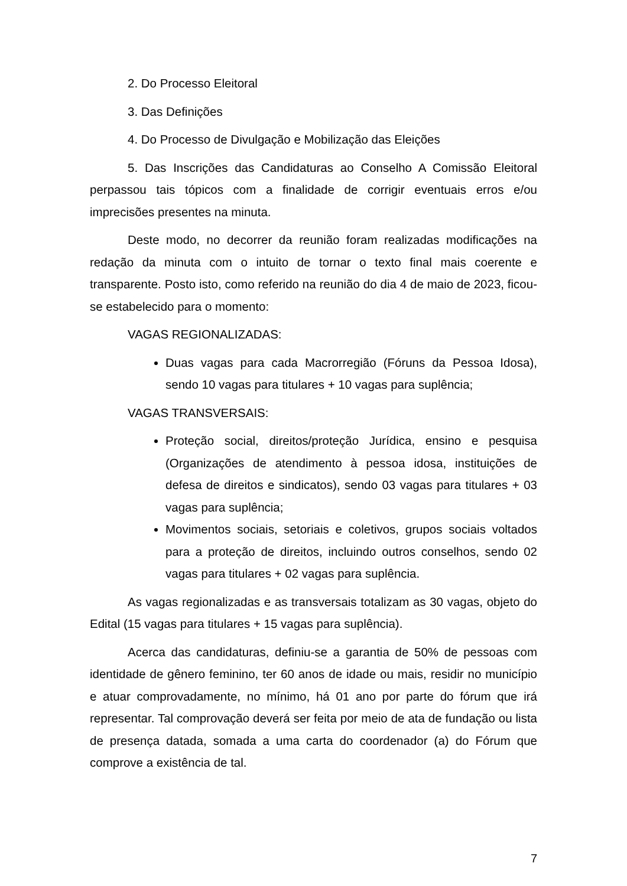2. Do Processo Eleitoral
3. Das Definições
4. Do Processo de Divulgação e Mobilização das Eleições
5. Das Inscrições das Candidaturas ao Conselho A Comissão Eleitoral perpassou tais tópicos com a finalidade de corrigir eventuais erros e/ou imprecisões presentes na minuta.
Deste modo, no decorrer da reunião foram realizadas modificações na redação da minuta com o intuito de tornar o texto final mais coerente e transparente. Posto isto, como referido na reunião do dia 4 de maio de 2023, ficou-se estabelecido para o momento:
VAGAS REGIONALIZADAS:
Duas vagas para cada Macrorregião (Fóruns da Pessoa Idosa), sendo 10 vagas para titulares + 10 vagas para suplência;
VAGAS TRANSVERSAIS:
Proteção social, direitos/proteção Jurídica, ensino e pesquisa (Organizações de atendimento à pessoa idosa, instituições de defesa de direitos e sindicatos), sendo 03 vagas para titulares + 03 vagas para suplência;
Movimentos sociais, setoriais e coletivos, grupos sociais voltados para a proteção de direitos, incluindo outros conselhos, sendo 02 vagas para titulares + 02 vagas para suplência.
As vagas regionalizadas e as transversais totalizam as 30 vagas, objeto do Edital (15 vagas para titulares + 15 vagas para suplência).
Acerca das candidaturas, definiu-se a garantia de 50% de pessoas com identidade de gênero feminino, ter 60 anos de idade ou mais, residir no município e atuar comprovadamente, no mínimo, há 01 ano por parte do fórum que irá representar. Tal comprovação deverá ser feita por meio de ata de fundação ou lista de presença datada, somada a uma carta do coordenador (a) do Fórum que comprove a existência de tal.
7